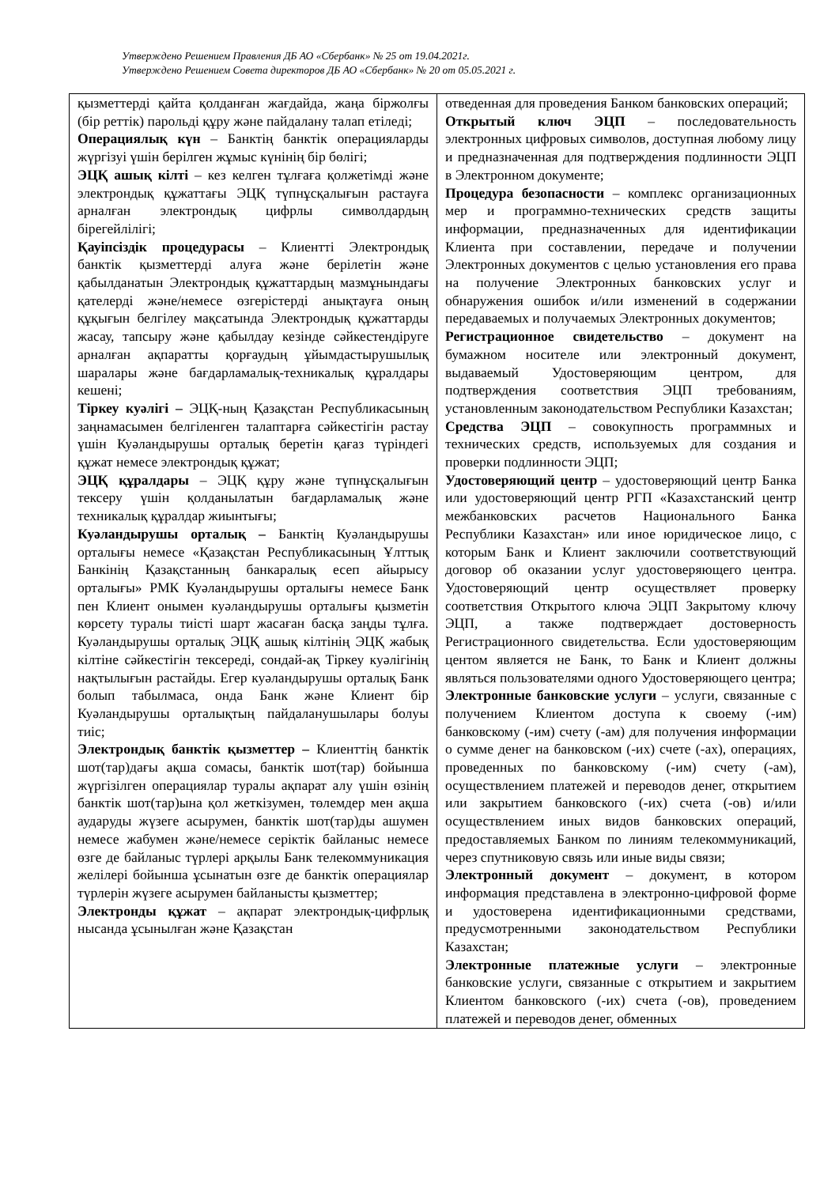Утверждено Решением Правления ДБ АО «Сбербанк» № 25 от 19.04.2021г.
Утверждено Решением Совета директоров ДБ АО «Сбербанк» № 20 от 05.05.2021 г.
| қызметтерді қайта қолданған жағдайда, жаңа біржолғы (бір реттік) парольді құру және пайдалану талап етіледі; Операциялық күн – Банктің банктік операцияларды жүргізуі үшін берілген жұмыс күнінің бір бөлігі; ЭЦҚ ашық кілті – кез келген тұлғаға қолжетімді және электрондық құжаттағы ЭЦҚ түпнұсқалығын растауға арналған электрондық цифрлы символдардың бірегейлілігі; Қауіпсіздік процедурасы – Клиентті Электрондық банктік қызметтерді алуға және берілетін және қабылданатын Электрондық құжаттардың мазмұнындағы қателерді және/немесе өзгерістерді анықтауға оның құқығын белгілеу мақсатында Электрондық құжаттарды жасау, тапсыру және қабылдау кезінде сәйкестендіруге арналған ақпаратты қорғаудың ұйымдастырушылық шаралары және бағдарламалық-техникалық құралдары кешені; Тіркеу куәлігі – ЭЦҚ-ның Қазақстан Республикасының заңнамасымен белгіленген талаптарға сәйкестігін растау үшін Куәландырушы орталық беретін қағаз түріндегі құжат немесе электрондық құжат; ЭЦҚ құралдары – ЭЦҚ құру және түпнұсқалығын тексеру үшін қолданылатын бағдарламалық және техникалық құралдар жиынтығы; Куәландырушы орталық – Банктің Куәландырушы орталығы немесе «Қазақстан Республикасының Ұлттық Банкінің Қазақстанның банкаралық есеп айырысу орталығы» РМК Куәландырушы орталығы немесе Банк пен Клиент онымен куәландырушы орталығы қызметін көрсету туралы тиісті шарт жасаған басқа заңды тұлға. Куәландырушы орталық ЭЦҚ ашық кілтінің ЭЦҚ жабық кілтіне сәйкестігін тексереді, сондай-ақ Тіркеу куәлігінің нақтылығын растайды. Егер куәландырушы орталық Банк болып табылмаса, онда Банк және Клиент бір Куәландырушы орталықтың пайдаланушылары болуы тиіс; Электрондық банктік қызметтер – Клиенттің банктік шот(тар)дағы ақша сомасы, банктік шот(тар) бойынша жүргізілген операциялар туралы ақпарат алу үшін өзінің банктік шот(тар)ына қол жеткізумен, төлемдер мен ақша аударуды жүзеге асырумен, банктік шот(тар)ды ашумен немесе жабумен және/немесе серіктік байланыс немесе өзге де байланыс түрлері арқылы Банк телекоммуникация желілері бойынша ұсынатын өзге де банктік операциялар түрлерін жүзеге асырумен байланысты қызметтер; Электронды құжат – ақпарат электрондық-цифрлық нысанда ұсынылған және Қазақстан | отведенная для проведения Банком банковских операций; Открытый ключ ЭЦП – последовательность электронных цифровых символов, доступная любому лицу и предназначенная для подтверждения подлинности ЭЦП в Электронном документе; Процедура безопасности – комплекс организационных мер и программно-технических средств защиты информации, предназначенных для идентификации Клиента при составлении, передаче и получении Электронных документов с целью установления его права на получение Электронных банковских услуг и обнаружения ошибок и/или изменений в содержании передаваемых и получаемых Электронных документов; Регистрационное свидетельство – документ на бумажном носителе или электронный документ, выдаваемый Удостоверяющим центром, для подтверждения соответствия ЭЦП требованиям, установленным законодательством Республики Казахстан; Средства ЭЦП – совокупность программных и технических средств, используемых для создания и проверки подлинности ЭЦП; Удостоверяющий центр – удостоверяющий центр Банка или удостоверяющий центр РГП «Казахстанский центр межбанковских расчетов Национального Банка Республики Казахстан» или иное юридическое лицо, с которым Банк и Клиент заключили соответствующий договор об оказании услуг удостоверяющего центра. Удостоверяющий центр осуществляет проверку соответствия Открытого ключа ЭЦП Закрытому ключу ЭЦП, а также подтверждает достоверность Регистрационного свидетельства. Если удостоверяющим центом является не Банк, то Банк и Клиент должны являться пользователями одного Удостоверяющего центра; Электронные банковские услуги – услуги, связанные с получением Клиентом доступа к своему (-им) банковскому (-им) счету (-ам) для получения информации о сумме денег на банковском (-их) счете (-ах), операциях, проведенных по банковскому (-им) счету (-ам), осуществлением платежей и переводов денег, открытием или закрытием банковского (-их) счета (-ов) и/или осуществлением иных видов банковских операций, предоставляемых Банком по линиям телекоммуникаций, через спутниковую связь или иные виды связи; Электронный документ – документ, в котором информация представлена в электронно-цифровой форме и удостоверена идентификационными средствами, предусмотренными законодательством Республики Казахстан; Электронные платежные услуги – электронные банковские услуги, связанные с открытием и закрытием Клиентом банковского (-их) счета (-ов), проведением платежей и переводов денег, обменных |